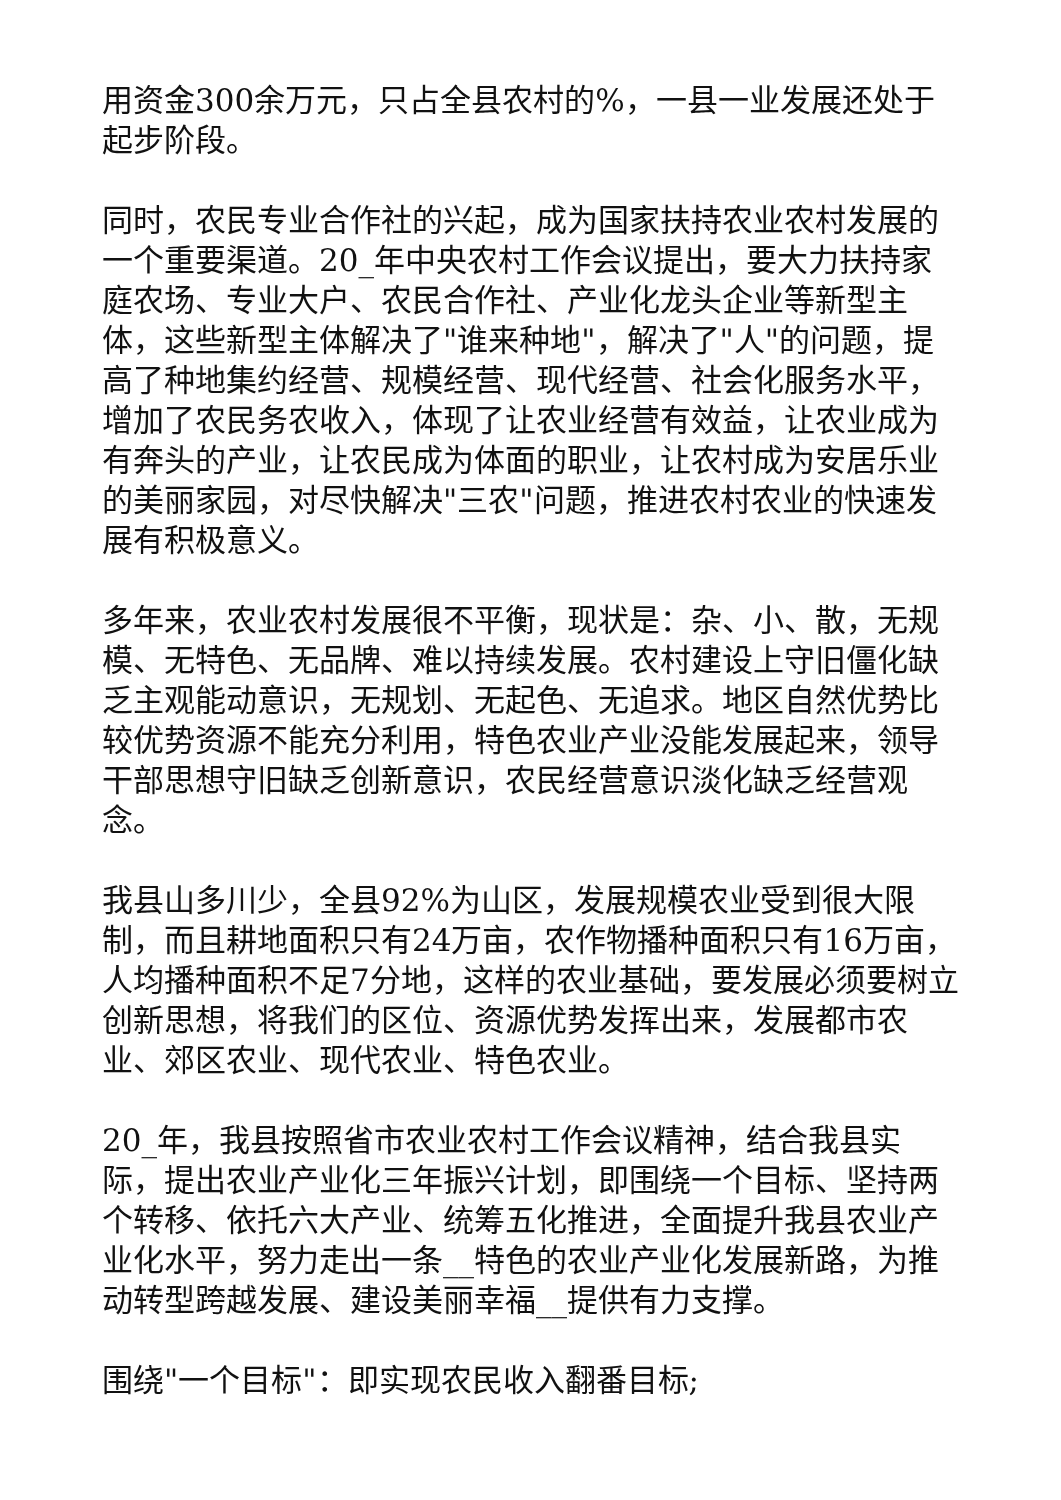用资金300余万元，只占全县农村的%，一县一业发展还处于起步阶段。
同时，农民专业合作社的兴起，成为国家扶持农业农村发展的一个重要渠道。20_年中央农村工作会议提出，要大力扶持家庭农场、专业大户、农民合作社、产业化龙头企业等新型主体，这些新型主体解决了"谁来种地"，解决了"人"的问题，提高了种地集约经营、规模经营、现代经营、社会化服务水平，增加了农民务农收入，体现了让农业经营有效益，让农业成为有奔头的产业，让农民成为体面的职业，让农村成为安居乐业的美丽家园，对尽快解决"三农"问题，推进农村农业的快速发展有积极意义。
多年来，农业农村发展很不平衡，现状是：杂、小、散，无规模、无特色、无品牌、难以持续发展。农村建设上守旧僵化缺乏主观能动意识，无规划、无起色、无追求。地区自然优势比较优势资源不能充分利用，特色农业产业没能发展起来，领导干部思想守旧缺乏创新意识，农民经营意识淡化缺乏经营观念。
我县山多川少，全县92%为山区，发展规模农业受到很大限制，而且耕地面积只有24万亩，农作物播种面积只有16万亩，人均播种面积不足7分地，这样的农业基础，要发展必须要树立创新思想，将我们的区位、资源优势发挥出来，发展都市农业、郊区农业、现代农业、特色农业。
20_年，我县按照省市农业农村工作会议精神，结合我县实际，提出农业产业化三年振兴计划，即围绕一个目标、坚持两个转移、依托六大产业、统筹五化推进，全面提升我县农业产业化水平，努力走出一条__特色的农业产业化发展新路，为推动转型跨越发展、建设美丽幸福__提供有力支撑。
围绕"一个目标"：即实现农民收入翻番目标;